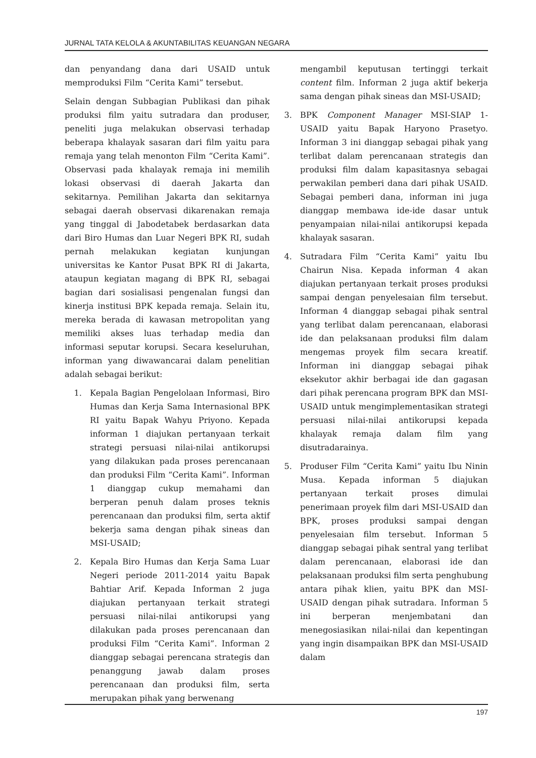JURNAL TATA KELOLA & AKUNTABILITAS KEUANGAN NEGARA
dan penyandang dana dari USAID untuk memproduksi Film “Cerita Kami” tersebut.
Selain dengan Subbagian Publikasi dan pihak produksi film yaitu sutradara dan produser, peneliti juga melakukan observasi terhadap beberapa khalayak sasaran dari film yaitu para remaja yang telah menonton Film “Cerita Kami”. Observasi pada khalayak remaja ini memilih lokasi observasi di daerah Jakarta dan sekitarnya. Pemilihan Jakarta dan sekitarnya sebagai daerah observasi dikarenakan remaja yang tinggal di Jabodetabek berdasarkan data dari Biro Humas dan Luar Negeri BPK RI, sudah pernah melakukan kegiatan kunjungan universitas ke Kantor Pusat BPK RI di Jakarta, ataupun kegiatan magang di BPK RI, sebagai bagian dari sosialisasi pengenalan fungsi dan kinerja institusi BPK kepada remaja. Selain itu, mereka berada di kawasan metropolitan yang memiliki akses luas terhadap media dan informasi seputar korupsi. Secara keseluruhan, informan yang diwawancarai dalam penelitian adalah sebagai berikut:
1. Kepala Bagian Pengelolaan Informasi, Biro Humas dan Kerja Sama Internasional BPK RI yaitu Bapak Wahyu Priyono. Kepada informan 1 diajukan pertanyaan terkait strategi persuasi nilai-nilai antikorupsi yang dilakukan pada proses perencanaan dan produksi Film “Cerita Kami”. Informan 1 dianggap cukup memahami dan berperan penuh dalam proses teknis perencanaan dan produksi film, serta aktif bekerja sama dengan pihak sineas dan MSI-USAID;
2. Kepala Biro Humas dan Kerja Sama Luar Negeri periode 2011-2014 yaitu Bapak Bahtiar Arif. Kepada Informan 2 juga diajukan pertanyaan terkait strategi persuasi nilai-nilai antikorupsi yang dilakukan pada proses perencanaan dan produksi Film “Cerita Kami”. Informan 2 dianggap sebagai perencana strategis dan penanggung jawab dalam proses perencanaan dan produksi film, serta merupakan pihak yang berwenang
mengambil keputusan tertinggi terkait content film. Informan 2 juga aktif bekerja sama dengan pihak sineas dan MSI-USAID;
3. BPK Component Manager MSI-SIAP 1-USAID yaitu Bapak Haryono Prasetyo. Informan 3 ini dianggap sebagai pihak yang terlibat dalam perencanaan strategis dan produksi film dalam kapasitasnya sebagai perwakilan pemberi dana dari pihak USAID. Sebagai pemberi dana, informan ini juga dianggap membawa ide-ide dasar untuk penyampaian nilai-nilai antikorupsi kepada khalayak sasaran.
4. Sutradara Film “Cerita Kami” yaitu Ibu Chairun Nisa. Kepada informan 4 akan diajukan pertanyaan terkait proses produksi sampai dengan penyelesaian film tersebut. Informan 4 dianggap sebagai pihak sentral yang terlibat dalam perencanaan, elaborasi ide dan pelaksanaan produksi film dalam mengemas proyek film secara kreatif. Informan ini dianggap sebagai pihak eksekutor akhir berbagai ide dan gagasan dari pihak perencana program BPK dan MSI-USAID untuk mengimplementasikan strategi persuasi nilai-nilai antikorupsi kepada khalayak remaja dalam film yang disutradarainya.
5. Produser Film “Cerita Kami” yaitu Ibu Ninin Musa. Kepada informan 5 diajukan pertanyaan terkait proses dimulai penerimaan proyek film dari MSI-USAID dan BPK, proses produksi sampai dengan penyelesaian film tersebut. Informan 5 dianggap sebagai pihak sentral yang terlibat dalam perencanaan, elaborasi ide dan pelaksanaan produksi film serta penghubung antara pihak klien, yaitu BPK dan MSI-USAID dengan pihak sutradara. Informan 5 ini berperan menjembatani dan menegosiasikan nilai-nilai dan kepentingan yang ingin disampaikan BPK dan MSI-USAID dalam
197